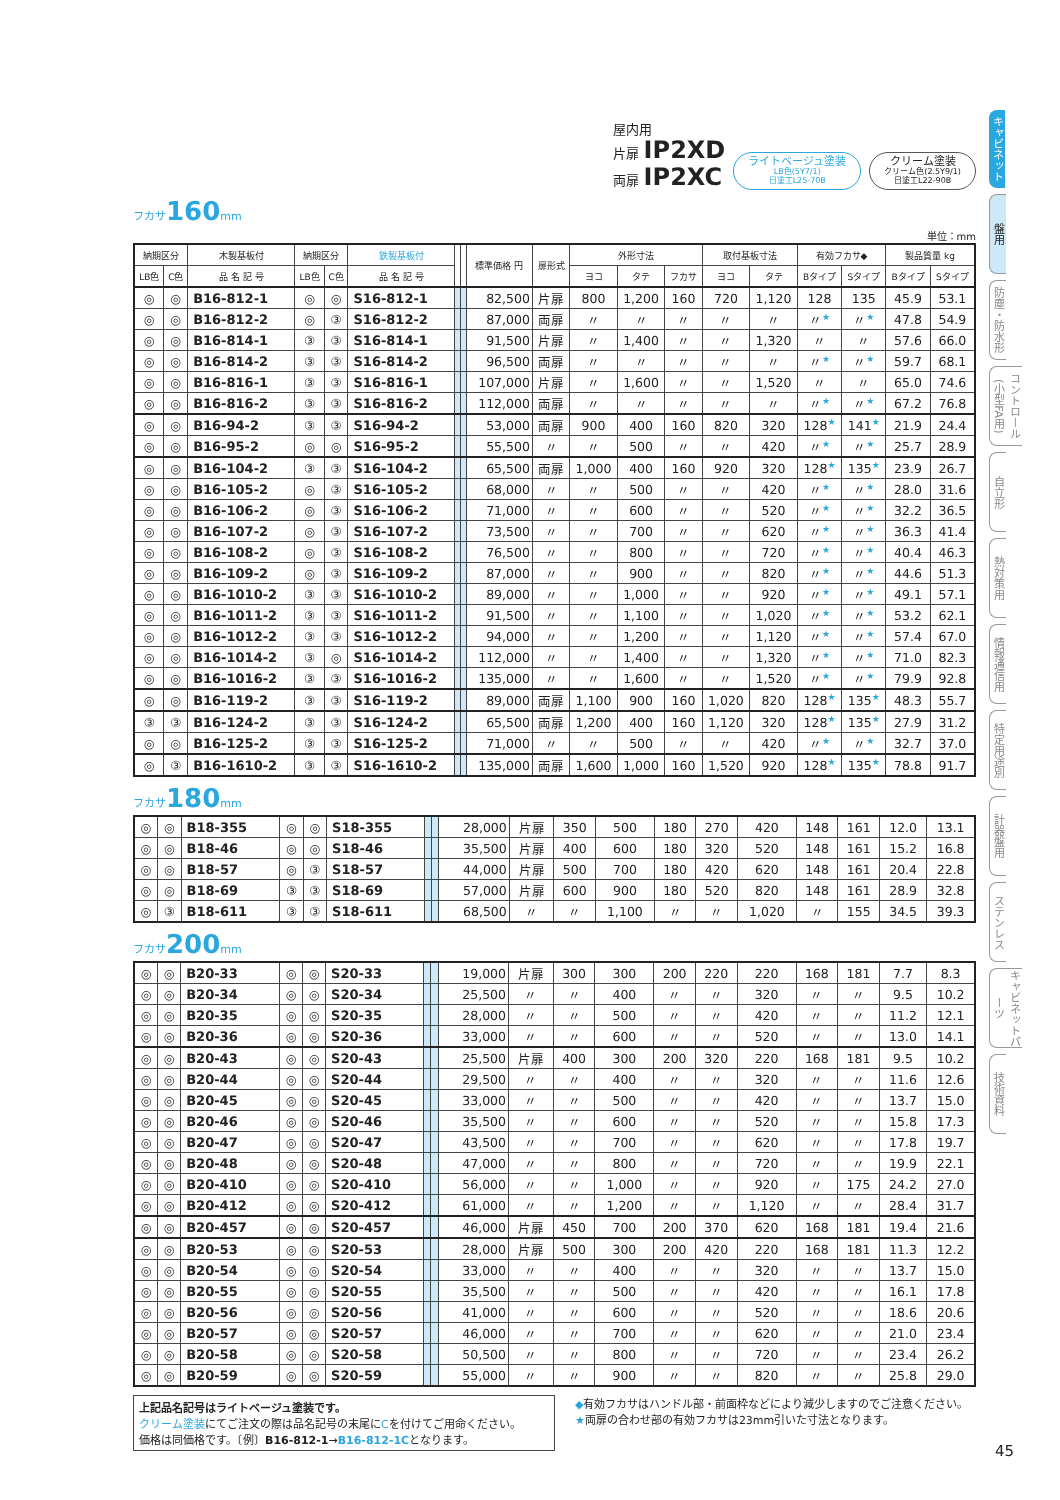屋内用
片扉 IP2XD
両扉 IP2XC
ライトベージュ塗装
LB色(5Y7/1)
日塗工L25-70B
クリーム塗装
クリーム色(2.5Y9/1)
日塗工L22-90B
フカサ160mm
単位：mm
| 納期区分 | | 木製基板付 | 納期区分 | | 鉄製基板付 | | | 標準価格 円 | 扉形式 | 外形寸法 | | | 取付基板寸法 | | 有効フカサ◆ | | 製品質量 kg | |
| --- | --- | --- | --- | --- | --- | --- | --- | --- | --- | --- | --- | --- | --- | --- | --- | --- | --- | --- |
| LB色 | C色 | 品 名 記 号 | LB色 | C色 | 品 名 記 号 | | | | | ヨコ | タテ | フカサ | ヨコ | タテ | Bタイプ | Sタイプ | Bタイプ | Sタイプ |
| ◎ | ◎ | B16-812-1 | ◎ | ◎ | S16-812-1 | | | 82,500 | 片扉 | 800 | 1,200 | 160 | 720 | 1,120 | 128 | 135 | 45.9 | 53.1 |
| ◎ | ◎ | B16-812-2 | ◎ | ③ | S16-812-2 | | | 87,000 | 両扉 | 〃 | 〃 | 〃 | 〃 | 〃 | 〃 ★ | 〃 ★ | 47.8 | 54.9 |
| ◎ | ◎ | B16-814-1 | ③ | ③ | S16-814-1 | | | 91,500 | 片扉 | 〃 | 1,400 | 〃 | 〃 | 1,320 | 〃 | 〃 | 57.6 | 66.0 |
| ◎ | ◎ | B16-814-2 | ③ | ③ | S16-814-2 | | | 96,500 | 両扉 | 〃 | 〃 | 〃 | 〃 | 〃 | 〃 ★ | 〃 ★ | 59.7 | 68.1 |
| ◎ | ◎ | B16-816-1 | ③ | ③ | S16-816-1 | | | 107,000 | 片扉 | 〃 | 1,600 | 〃 | 〃 | 1,520 | 〃 | 〃 | 65.0 | 74.6 |
| ◎ | ◎ | B16-816-2 | ③ | ③ | S16-816-2 | | | 112,000 | 両扉 | 〃 | 〃 | 〃 | 〃 | 〃 | 〃 ★ | 〃 ★ | 67.2 | 76.8 |
| ◎ | ◎ | B16-94-2 | ③ | ③ | S16-94-2 | | | 53,000 | 両扉 | 900 | 400 | 160 | 820 | 320 | 128 ★ | 141 ★ | 21.9 | 24.4 |
| ◎ | ◎ | B16-95-2 | ◎ | ◎ | S16-95-2 | | | 55,500 | 〃 | 〃 | 500 | 〃 | 〃 | 420 | 〃 ★ | 〃 ★ | 25.7 | 28.9 |
| ◎ | ◎ | B16-104-2 | ③ | ③ | S16-104-2 | | | 65,500 | 両扉 | 1,000 | 400 | 160 | 920 | 320 | 128 ★ | 135 ★ | 23.9 | 26.7 |
| ◎ | ◎ | B16-105-2 | ◎ | ③ | S16-105-2 | | | 68,000 | 〃 | 〃 | 500 | 〃 | 〃 | 420 | 〃 ★ | 〃 ★ | 28.0 | 31.6 |
| ◎ | ◎ | B16-106-2 | ◎ | ③ | S16-106-2 | | | 71,000 | 〃 | 〃 | 600 | 〃 | 〃 | 520 | 〃 ★ | 〃 ★ | 32.2 | 36.5 |
| ◎ | ◎ | B16-107-2 | ◎ | ③ | S16-107-2 | | | 73,500 | 〃 | 〃 | 700 | 〃 | 〃 | 620 | 〃 ★ | 〃 ★ | 36.3 | 41.4 |
| ◎ | ◎ | B16-108-2 | ◎ | ③ | S16-108-2 | | | 76,500 | 〃 | 〃 | 800 | 〃 | 〃 | 720 | 〃 ★ | 〃 ★ | 40.4 | 46.3 |
| ◎ | ◎ | B16-109-2 | ◎ | ③ | S16-109-2 | | | 87,000 | 〃 | 〃 | 900 | 〃 | 〃 | 820 | 〃 ★ | 〃 ★ | 44.6 | 51.3 |
| ◎ | ◎ | B16-1010-2 | ③ | ③ | S16-1010-2 | | | 89,000 | 〃 | 〃 | 1,000 | 〃 | 〃 | 920 | 〃 ★ | 〃 ★ | 49.1 | 57.1 |
| ◎ | ◎ | B16-1011-2 | ③ | ③ | S16-1011-2 | | | 91,500 | 〃 | 〃 | 1,100 | 〃 | 〃 | 1,020 | 〃 ★ | 〃 ★ | 53.2 | 62.1 |
| ◎ | ◎ | B16-1012-2 | ③ | ③ | S16-1012-2 | | | 94,000 | 〃 | 〃 | 1,200 | 〃 | 〃 | 1,120 | 〃 ★ | 〃 ★ | 57.4 | 67.0 |
| ◎ | ◎ | B16-1014-2 | ③ | ◎ | S16-1014-2 | | | 112,000 | 〃 | 〃 | 1,400 | 〃 | 〃 | 1,320 | 〃 ★ | 〃 ★ | 71.0 | 82.3 |
| ◎ | ◎ | B16-1016-2 | ③ | ③ | S16-1016-2 | | | 135,000 | 〃 | 〃 | 1,600 | 〃 | 〃 | 1,520 | 〃 ★ | 〃 ★ | 79.9 | 92.8 |
| ◎ | ◎ | B16-119-2 | ③ | ③ | S16-119-2 | | | 89,000 | 両扉 | 1,100 | 900 | 160 | 1,020 | 820 | 128 ★ | 135 ★ | 48.3 | 55.7 |
| ③ | ③ | B16-124-2 | ③ | ③ | S16-124-2 | | | 65,500 | 両扉 | 1,200 | 400 | 160 | 1,120 | 320 | 128 ★ | 135 ★ | 27.9 | 31.2 |
| ◎ | ◎ | B16-125-2 | ③ | ③ | S16-125-2 | | | 71,000 | 〃 | 〃 | 500 | 〃 | 〃 | 420 | 〃 ★ | 〃 ★ | 32.7 | 37.0 |
| ◎ | ③ | B16-1610-2 | ③ | ③ | S16-1610-2 | | | 135,000 | 両扉 | 1,600 | 1,000 | 160 | 1,520 | 920 | 128 ★ | 135 ★ | 78.8 | 91.7 |
フカサ180mm
| ◎ | ◎ | B18-355 | ◎ | ◎ | S18-355 | | | 28,000 | 片扉 | 350 | 500 | 180 | 270 | 420 | 148 | 161 | 12.0 | 13.1 |
| ◎ | ◎ | B18-46 | ◎ | ◎ | S18-46 | | | 35,500 | 片扉 | 400 | 600 | 180 | 320 | 520 | 148 | 161 | 15.2 | 16.8 |
| ◎ | ◎ | B18-57 | ◎ | ③ | S18-57 | | | 44,000 | 片扉 | 500 | 700 | 180 | 420 | 620 | 148 | 161 | 20.4 | 22.8 |
| ◎ | ◎ | B18-69 | ③ | ③ | S18-69 | | | 57,000 | 片扉 | 600 | 900 | 180 | 520 | 820 | 148 | 161 | 28.9 | 32.8 |
| ◎ | ③ | B18-611 | ③ | ③ | S18-611 | | | 68,500 | 〃 | 〃 | 1,100 | 〃 | 〃 | 1,020 | 〃 | 155 | 34.5 | 39.3 |
フカサ200mm
| ◎ | ◎ | B20-33 | ◎ | ◎ | S20-33 | | | 19,000 | 片扉 | 300 | 300 | 200 | 220 | 220 | 168 | 181 | 7.7 | 8.3 |
| ◎ | ◎ | B20-34 | ◎ | ◎ | S20-34 | | | 25,500 | 〃 | 〃 | 400 | 〃 | 〃 | 320 | 〃 | 〃 | 9.5 | 10.2 |
| ◎ | ◎ | B20-35 | ◎ | ◎ | S20-35 | | | 28,000 | 〃 | 〃 | 500 | 〃 | 〃 | 420 | 〃 | 〃 | 11.2 | 12.1 |
| ◎ | ◎ | B20-36 | ◎ | ◎ | S20-36 | | | 33,000 | 〃 | 〃 | 600 | 〃 | 〃 | 520 | 〃 | 〃 | 13.0 | 14.1 |
| ◎ | ◎ | B20-43 | ◎ | ◎ | S20-43 | | | 25,500 | 片扉 | 400 | 300 | 200 | 320 | 220 | 168 | 181 | 9.5 | 10.2 |
| ◎ | ◎ | B20-44 | ◎ | ◎ | S20-44 | | | 29,500 | 〃 | 〃 | 400 | 〃 | 〃 | 320 | 〃 | 〃 | 11.6 | 12.6 |
| ◎ | ◎ | B20-45 | ◎ | ◎ | S20-45 | | | 33,000 | 〃 | 〃 | 500 | 〃 | 〃 | 420 | 〃 | 〃 | 13.7 | 15.0 |
| ◎ | ◎ | B20-46 | ◎ | ◎ | S20-46 | | | 35,500 | 〃 | 〃 | 600 | 〃 | 〃 | 520 | 〃 | 〃 | 15.8 | 17.3 |
| ◎ | ◎ | B20-47 | ◎ | ◎ | S20-47 | | | 43,500 | 〃 | 〃 | 700 | 〃 | 〃 | 620 | 〃 | 〃 | 17.8 | 19.7 |
| ◎ | ◎ | B20-48 | ◎ | ◎ | S20-48 | | | 47,000 | 〃 | 〃 | 800 | 〃 | 〃 | 720 | 〃 | 〃 | 19.9 | 22.1 |
| ◎ | ◎ | B20-410 | ◎ | ◎ | S20-410 | | | 56,000 | 〃 | 〃 | 1,000 | 〃 | 〃 | 920 | 〃 | 175 | 24.2 | 27.0 |
| ◎ | ◎ | B20-412 | ◎ | ◎ | S20-412 | | | 61,000 | 〃 | 〃 | 1,200 | 〃 | 〃 | 1,120 | 〃 | 〃 | 28.4 | 31.7 |
| ◎ | ◎ | B20-457 | ◎ | ◎ | S20-457 | | | 46,000 | 片扉 | 450 | 700 | 200 | 370 | 620 | 168 | 181 | 19.4 | 21.6 |
| ◎ | ◎ | B20-53 | ◎ | ◎ | S20-53 | | | 28,000 | 片扉 | 500 | 300 | 200 | 420 | 220 | 168 | 181 | 11.3 | 12.2 |
| ◎ | ◎ | B20-54 | ◎ | ◎ | S20-54 | | | 33,000 | 〃 | 〃 | 400 | 〃 | 〃 | 320 | 〃 | 〃 | 13.7 | 15.0 |
| ◎ | ◎ | B20-55 | ◎ | ◎ | S20-55 | | | 35,500 | 〃 | 〃 | 500 | 〃 | 〃 | 420 | 〃 | 〃 | 16.1 | 17.8 |
| ◎ | ◎ | B20-56 | ◎ | ◎ | S20-56 | | | 41,000 | 〃 | 〃 | 600 | 〃 | 〃 | 520 | 〃 | 〃 | 18.6 | 20.6 |
| ◎ | ◎ | B20-57 | ◎ | ◎ | S20-57 | | | 46,000 | 〃 | 〃 | 700 | 〃 | 〃 | 620 | 〃 | 〃 | 21.0 | 23.4 |
| ◎ | ◎ | B20-58 | ◎ | ◎ | S20-58 | | | 50,500 | 〃 | 〃 | 800 | 〃 | 〃 | 720 | 〃 | 〃 | 23.4 | 26.2 |
| ◎ | ◎ | B20-59 | ◎ | ◎ | S20-59 | | | 55,000 | 〃 | 〃 | 900 | 〃 | 〃 | 820 | 〃 | 〃 | 25.8 | 29.0 |
上記品名記号はライトベージュ塗装です。
クリーム塗装にてご注文の際は品名記号の末尾にCを付けてご用命ください。
価格は同価格です。〔例〕B16-812-1→B16-812-1Cとなります。
◆有効フカサはハンドル部・前面枠などにより減少しますのでご注意ください。
★両扉の合わせ部の有効フカサは23mm引いた寸法となります。
キャビネット
盤用
防塵・防水形
コントロール(小型FA用)
自立形
熱対策用
情報通信用
特定用途別
計器盤用
ステンレス
キャビネットパーツ
技術資料
45